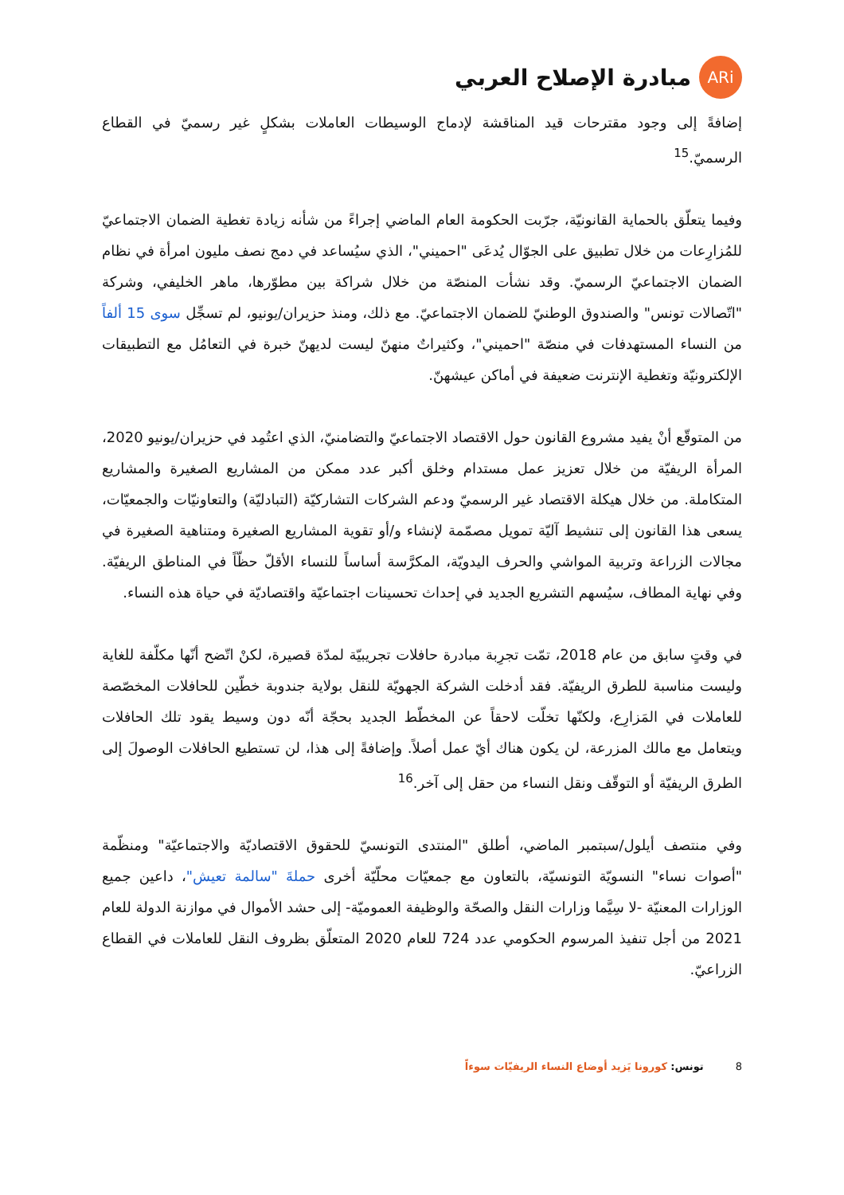ARi
مبادرة الإصلاح العربي
إضافةً إلى وجود مقترحات قيد المناقشة لإدماج الوسيطات العاملات بشكلٍ غير رسميّ في القطاع الرسميّ.<sup>15</sup>
وفيما يتعلّق بالحماية القانونيّة، جرّبت الحكومة العام الماضي إجراءً من شأنه زيادة تغطية الضمان الاجتماعيّ للمُزارِعات من خلال تطبيق على الجوّال يُدعَى "احميني"، الذي سيُساعد في دمج نصف مليون امرأة في نظام الضمان الاجتماعيّ الرسميّ. وقد نشأت المنصّة من خلال شراكة بين مطوّرها، ماهر الخليفي، وشركة "اتّصالات تونس" والصندوق الوطنيّ للضمان الاجتماعيّ. مع ذلك، ومنذ حزيران/يونيو، لم تسجِّل سوى 15 ألفاً من النساء المستهدفات في منصّة "احميني"، وكثيراتٌ منهنّ ليست لديهنّ خبرة في التعامُل مع التطبيقات الإلكترونيّة وتغطية الإنترنت ضعيفة في أماكن عيشهنّ.
من المتوقّع أنْ يفيد مشروع القانون حول الاقتصاد الاجتماعيّ والتضامنيّ، الذي اعتُمِد في حزيران/يونيو 2020، المرأة الريفيّة من خلال تعزيز عمل مستدام وخلق أكبر عدد ممكن من المشاريع الصغيرة والمشاريع المتكاملة. من خلال هيكلة الاقتصاد غير الرسميّ ودعم الشركات التشاركيّة (التبادليّة) والتعاونيّات والجمعيّات، يسعى هذا القانون إلى تنشيط آليّة تمويل مصمّمة لإنشاء و/أو تقوية المشاريع الصغيرة ومتناهية الصغيرة في مجالات الزراعة وتربية المواشي والحرف اليدويّة، المكرَّسة أساساً للنساء الأقلّ حظّاً في المناطق الريفيّة. وفي نهاية المطاف، سيُسهم التشريع الجديد في إحداث تحسينات اجتماعيّة واقتصاديّة في حياة هذه النساء.
في وقتٍ سابق من عام 2018، تمّت تجرِبة مبادرة حافلات تجريبيّة لمدّة قصيرة، لكنْ اتّضح أنّها مكلّفة للغاية وليست مناسبة للطرق الريفيّة. فقد أدخلت الشركة الجهويّة للنقل بولاية جندوبة خطّين للحافلات المخصّصة للعاملات في المَزارِع، ولكنّها تخلّت لاحقاً عن المخطّط الجديد بحجّة أنّه دون وسيط يقود تلك الحافلات ويتعامل مع مالك المزرعة، لن يكون هناك أيّ عمل أصلاً. وإضافةً إلى هذا، لن تستطيع الحافلات الوصولَ إلى الطرق الريفيّة أو التوقّف ونقل النساء من حقل إلى آخر.<sup>16</sup>
وفي منتصف أيلول/سبتمبر الماضي، أطلق "المنتدى التونسيّ للحقوق الاقتصاديّة والاجتماعيّة" ومنظّمة "أصوات نساء" النسويّة التونسيّة، بالتعاون مع جمعيّات محلّيّة أخرى حملةَ "سالمة تعيش"، داعين جميع الوزارات المعنيّة -لا سِيَّما وزارات النقل والصحّة والوظيفة العموميّة- إلى حشد الأموال في موازنة الدولة للعام 2021 من أجل تنفيذ المرسوم الحكومي عدد 724 للعام 2020 المتعلّق بظروف النقل للعاملات في القطاع الزراعيّ.
8 تونس: كورونا يَزيد أوضاع النساء الريفيّات سوءاً